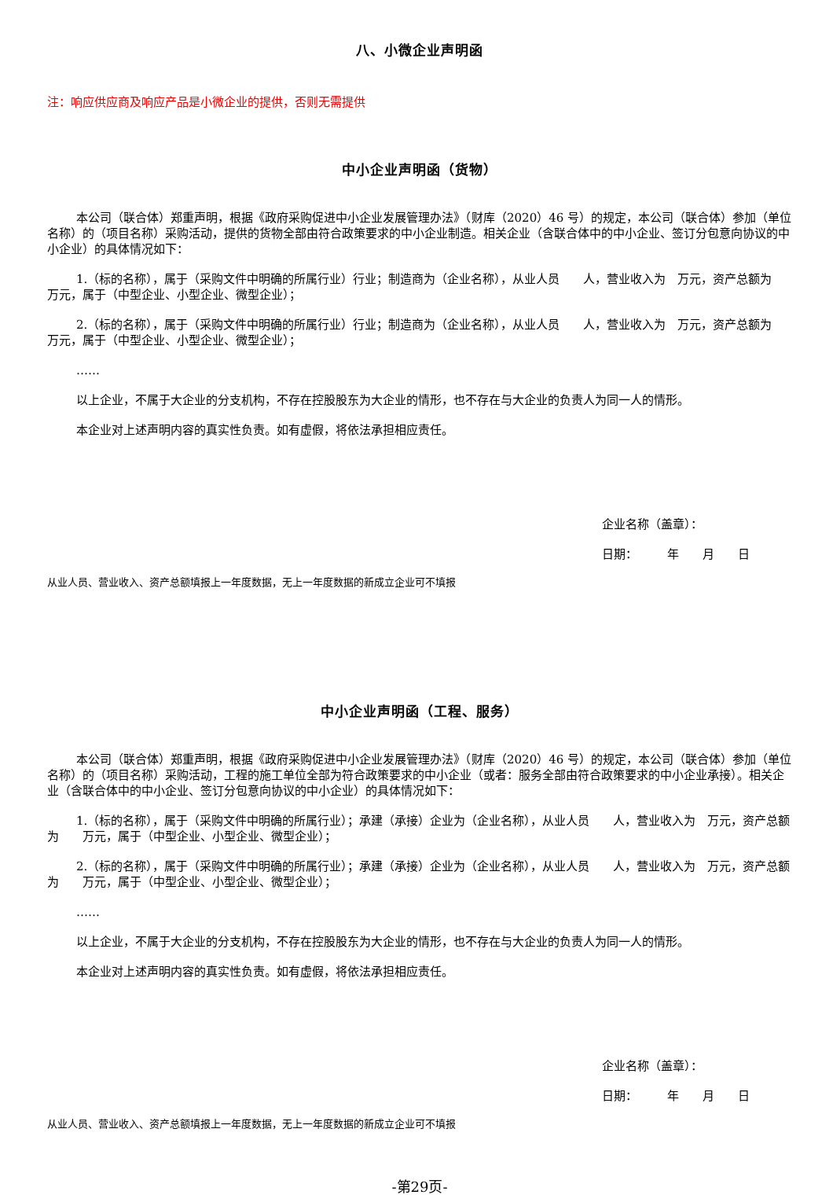八、小微企业声明函
注：响应供应商及响应产品是小微企业的提供，否则无需提供
中小企业声明函（货物）
本公司（联合体）郑重声明，根据《政府采购促进中小企业发展管理办法》（财库（2020）46 号）的规定，本公司（联合体）参加（单位名称）的（项目名称）采购活动，提供的货物全部由符合政策要求的中小企业制造。相关企业（含联合体中的中小企业、签订分包意向协议的中小企业）的具体情况如下：
1.（标的名称），属于（采购文件中明确的所属行业）行业；制造商为（企业名称），从业人员　　人，营业收入为　万元，资产总额为　　万元，属于（中型企业、小型企业、微型企业）；
2.（标的名称），属于（采购文件中明确的所属行业）行业；制造商为（企业名称），从业人员　　人，营业收入为　万元，资产总额为　　万元，属于（中型企业、小型企业、微型企业）；
……
以上企业，不属于大企业的分支机构，不存在控股股东为大企业的情形，也不存在与大企业的负责人为同一人的情形。
本企业对上述声明内容的真实性负责。如有虚假，将依法承担相应责任。
企业名称（盖章）：
日期：　　　年　　月　　日
从业人员、营业收入、资产总额填报上一年度数据，无上一年度数据的新成立企业可不填报
中小企业声明函（工程、服务）
本公司（联合体）郑重声明，根据《政府采购促进中小企业发展管理办法》（财库（2020）46 号）的规定，本公司（联合体）参加（单位名称）的（项目名称）采购活动，工程的施工单位全部为符合政策要求的中小企业（或者：服务全部由符合政策要求的中小企业承接）。相关企业（含联合体中的中小企业、签订分包意向协议的中小企业）的具体情况如下：
1.（标的名称），属于（采购文件中明确的所属行业）；承建（承接）企业为（企业名称），从业人员　　人，营业收入为　万元，资产总额为　　万元，属于（中型企业、小型企业、微型企业）；
2.（标的名称），属于（采购文件中明确的所属行业）；承建（承接）企业为（企业名称），从业人员　　人，营业收入为　万元，资产总额为　　万元，属于（中型企业、小型企业、微型企业）；
……
以上企业，不属于大企业的分支机构，不存在控股股东为大企业的情形，也不存在与大企业的负责人为同一人的情形。
本企业对上述声明内容的真实性负责。如有虚假，将依法承担相应责任。
企业名称（盖章）：
日期：　　　年　　月　　日
从业人员、营业收入、资产总额填报上一年度数据，无上一年度数据的新成立企业可不填报
-第29页-